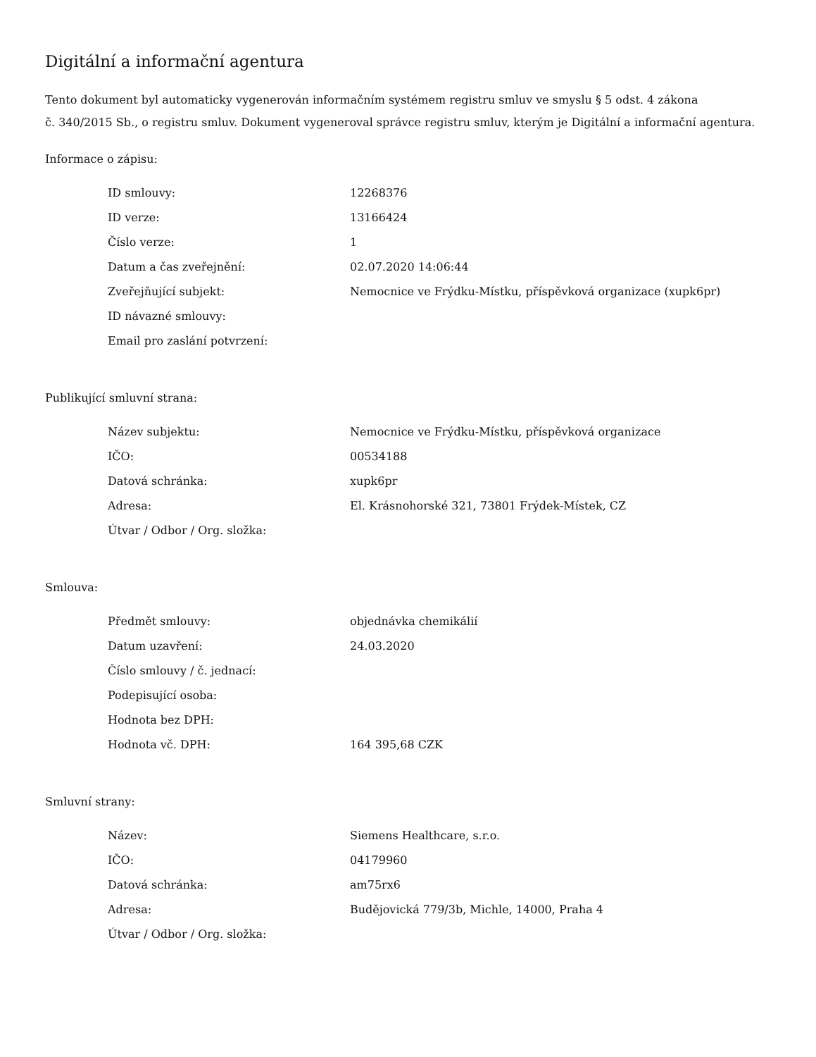Digitální a informační agentura
Tento dokument byl automaticky vygenerován informačním systémem registru smluv ve smyslu § 5 odst. 4 zákona
č. 340/2015 Sb., o registru smluv. Dokument vygeneroval správce registru smluv, kterým je Digitální a informační agentura.
Informace o zápisu:
| ID smlouvy: | 12268376 |
| ID verze: | 13166424 |
| Číslo verze: | 1 |
| Datum a čas zveřejnění: | 02.07.2020 14:06:44 |
| Zveřejňující subjekt: | Nemocnice ve Frýdku-Místku, příspěvková organizace (xupk6pr) |
| ID návazné smlouvy: | |
| Email pro zaslání potvrzení: | |
Publikující smluvní strana:
| Název subjektu: | Nemocnice ve Frýdku-Místku, příspěvková organizace |
| IČO: | 00534188 |
| Datová schránka: | xupk6pr |
| Adresa: | El. Krásnohorské 321, 73801 Frýdek-Místek, CZ |
| Útvar / Odbor / Org. složka: | |
Smlouva:
| Předmět smlouvy: | objednávka chemikálií |
| Datum uzavření: | 24.03.2020 |
| Číslo smlouvy / č. jednací: | |
| Podepisující osoba: | |
| Hodnota bez DPH: | |
| Hodnota vč. DPH: | 164 395,68 CZK |
Smluvní strany:
| Název: | Siemens Healthcare, s.r.o. |
| IČO: | 04179960 |
| Datová schránka: | am75rx6 |
| Adresa: | Budějovická 779/3b, Michle, 14000, Praha 4 |
| Útvar / Odbor / Org. složka: | |